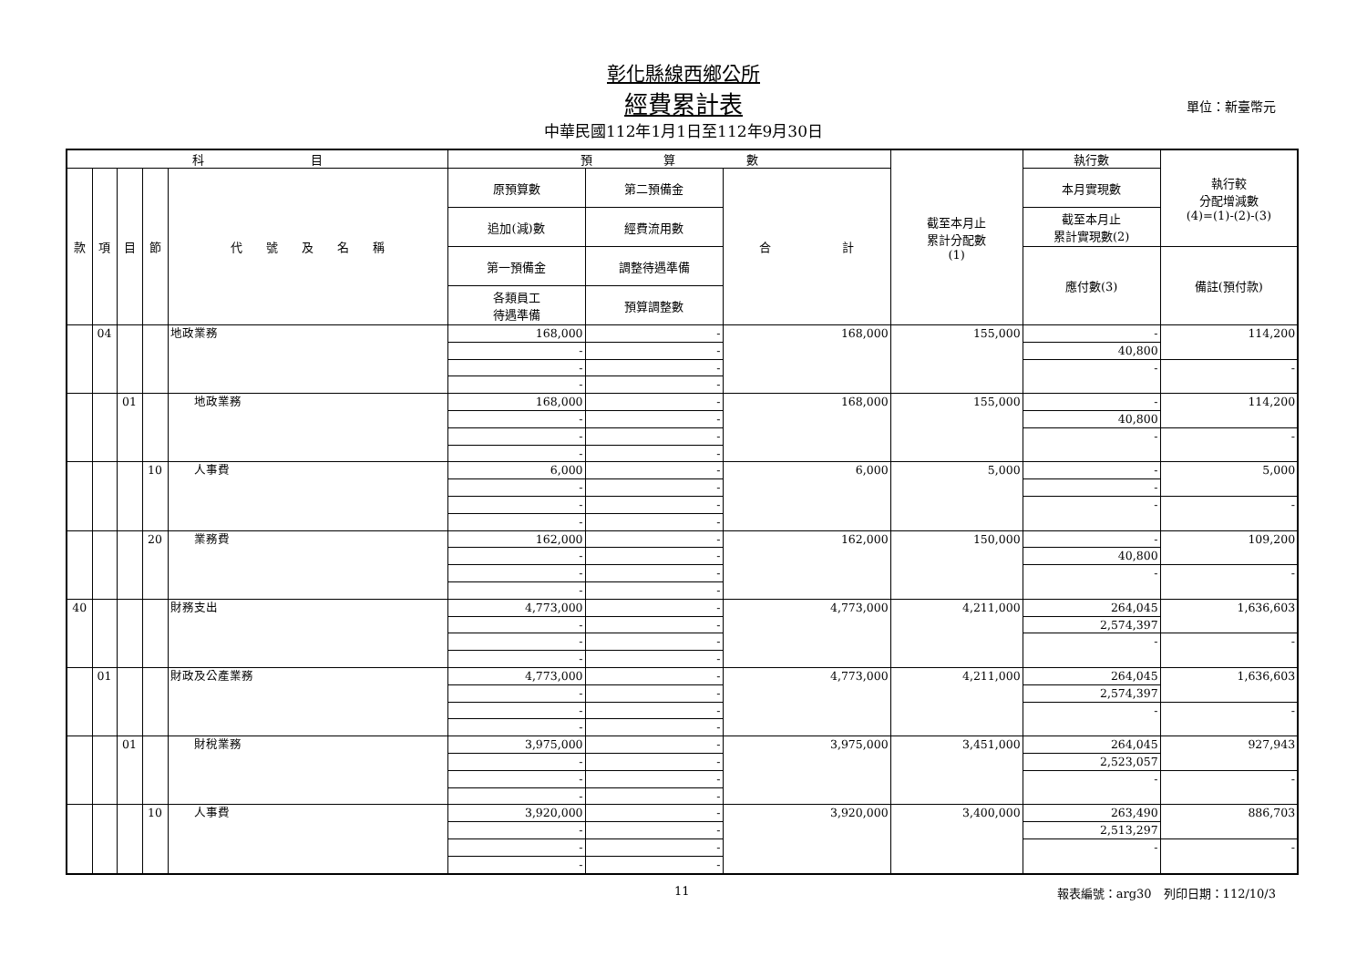彰化縣線西鄉公所
經費累計表 單位：新臺幣元
中華民國112年1月1日至112年9月30日
| 科 目 | | | | | 預 算 數 | | | 截至本月止 累計分配數 (1) | 執行數 | 執行較 分配增減數 (4)=(1)-(2)-(3) |
| --- | --- | --- | --- | --- | --- | --- | --- | --- | --- | --- |
| 款 | 項 | 目 | 節 | 代 號 及 名 稱 | 原預算數 | 第二預備金 | 合 計 | | 本月實現數 | |
| | | | | | 追加(減)數 | 經費流用數 | | | 截至本月止 累計實現數(2) | |
| | | | | | 第一預備金 | 調整待遇準備 | | | 應付數(3) | 備註(預付款) |
| | | | | | 各類員工 待遇準備 | 預算調整數 | | | | |
| | 04 | | | 地政業務 | 168,000 | - | 168,000 | 155,000 | - | 114,200 |
| | | | | | - | - | | | 40,800 | |
| | | | | | - | - | | | - | - |
| | | | | | - | - | | | | |
| | | 01 | | 地政業務 | 168,000 | - | 168,000 | 155,000 | - | 114,200 |
| | | | | | - | - | | | 40,800 | |
| | | | | | - | - | | | - | - |
| | | | | | - | - | | | | |
| | | | 10 | 人事費 | 6,000 | - | 6,000 | 5,000 | - | 5,000 |
| | | | | | - | - | | | - | |
| | | | | | - | - | | | - | - |
| | | | | | - | - | | | | |
| | | | 20 | 業務費 | 162,000 | - | 162,000 | 150,000 | - | 109,200 |
| | | | | | - | - | | | 40,800 | |
| | | | | | - | - | | | - | - |
| | | | | | - | - | | | | |
| 40 | | | | 財務支出 | 4,773,000 | - | 4,773,000 | 4,211,000 | 264,045 | 1,636,603 |
| | | | | | - | - | | | 2,574,397 | |
| | | | | | - | - | | | - | - |
| | | | | | - | - | | | | |
| | 01 | | | 財政及公產業務 | 4,773,000 | - | 4,773,000 | 4,211,000 | 264,045 | 1,636,603 |
| | | | | | - | - | | | 2,574,397 | |
| | | | | | - | - | | | - | - |
| | | | | | - | - | | | | |
| | | 01 | | 財稅業務 | 3,975,000 | - | 3,975,000 | 3,451,000 | 264,045 | 927,943 |
| | | | | | - | - | | | 2,523,057 | |
| | | | | | - | - | | | - | - |
| | | | | | - | - | | | | |
| | | | 10 | 人事費 | 3,920,000 | - | 3,920,000 | 3,400,000 | 263,490 | 886,703 |
| | | | | | - | - | | | 2,513,297 | |
| | | | | | - | - | | | - | - |
| | | | | | - | - | | | | |
11 報表編號：arg30　列印日期：112/10/3